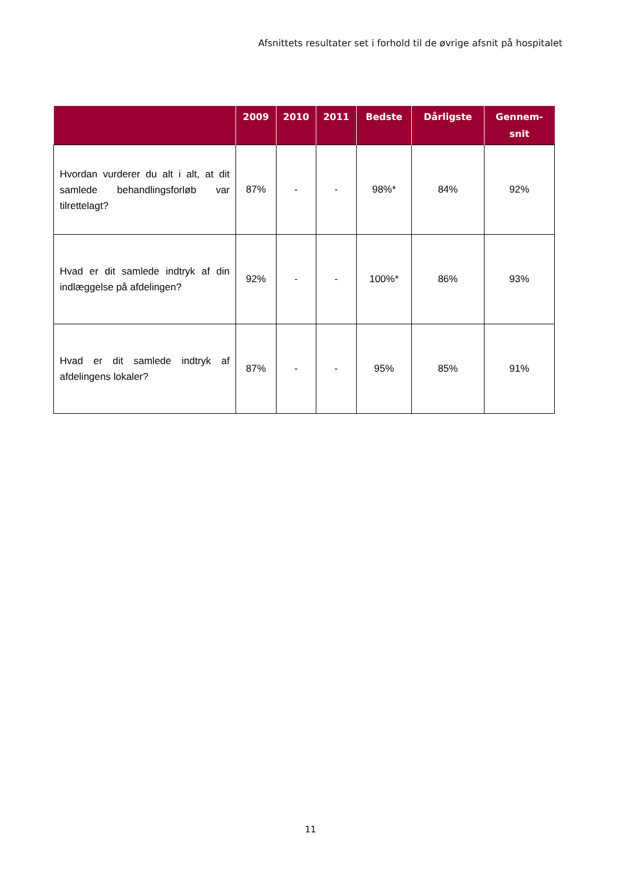Afsnittets resultater set i forhold til de øvrige afsnit på hospitalet
| | 2009 | 2010 | 2011 | Bedste | Dårligste | Gennem- snit |
| --- | --- | --- | --- | --- | --- | --- |
| Hvordan vurderer du alt i alt, at dit samlede behandlingsforløb var tilrettelagt? | 87% | - | - | 98%* | 84% | 92% |
| Hvad er dit samlede indtryk af din indlæggelse på afdelingen? | 92% | - | - | 100%* | 86% | 93% |
| Hvad er dit samlede indtryk af afdelingens lokaler? | 87% | - | - | 95% | 85% | 91% |
11